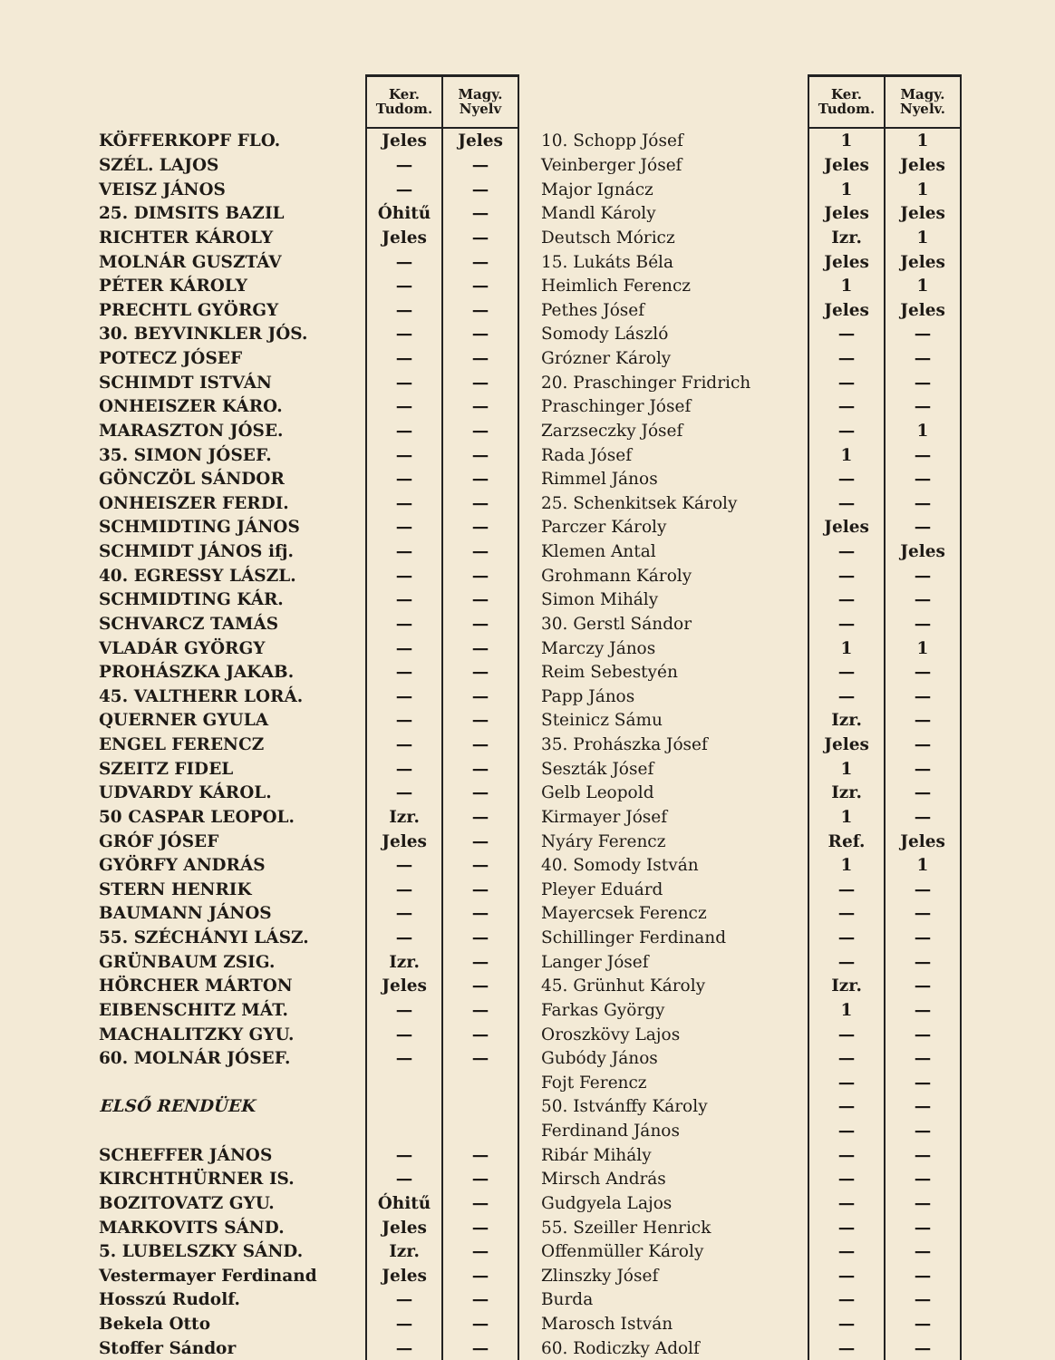| | Ker. Tudom. | Magy. Nyelv |
| --- | --- | --- |
| KÖFFERKOPF FLO. | Jeles | Jeles |
| SZÉL. LAJOS | — | — |
| VEISZ JÁNOS | — | — |
| 25. DIMSITS BAZIL | Óhitű | — |
| RICHTER KÁROLY | Jeles | — |
| MOLNÁR GUSZTÁV | — | — |
| PÉTER KÁROLY | — | — |
| PRECHTL GYÖRGY | — | — |
| 30. BEYVINKLER JÓS. | — | — |
| POTECZ JÓSEF | — | — |
| SCHIMDT ISTVÁN | — | — |
| ONHEISZER KÁRO. | — | — |
| MARASZTON JÓSE. | — | — |
| 35. SIMON JÓSEF. | — | — |
| GÖNCZÖL SÁNDOR | — | — |
| ONHEISZER FERDI. | — | — |
| SCHMIDTING JÁNOS | — | — |
| SCHMIDT JÁNOS ifj. | — | — |
| 40. EGRESSY LÁSZL. | — | — |
| SCHMIDTING KÁR. | — | — |
| SCHVARCZ TAMÁS | — | — |
| VLADÁR GYÖRGY | — | — |
| PROHÁSZKA JAKAB. | — | — |
| 45. VALTHERR LORÁ. | — | — |
| QUERNER GYULA | — | — |
| ENGEL FERENCZ | — | — |
| SZEITZ FIDEL | — | — |
| UDVARDY KÁROL. | — | — |
| 50 CASPAR LEOPOL. | Izr. | — |
| GRÓF JÓSEF | Jeles | — |
| GYÖRFY ANDRÁS | — | — |
| STERN HENRIK | — | — |
| BAUMANN JÁNOS | — | — |
| 55. SZÉCHÁNYI LÁSZ. | — | — |
| GRÜNBAUM ZSIG. | Izr. | — |
| HÖRCHER MÁRTON | Jeles | — |
| EIBENSCHITZ MÁT. | — | — |
| MACHALITZKY GYU. | — | — |
| 60. MOLNÁR JÓSEF. | — | — |
| ELSŐ RENDÜEK | | |
| SCHEFFER JÁNOS | — | — |
| KIRCHTHÜRNER IS. | — | — |
| BOZITOVATZ GYU. | Óhitű | — |
| MARKOVITS SÁND. | Jeles | — |
| 5. LUBELSZKY SÁND. | Izr. | — |
| Vestermayer Ferdinand | Jeles | — |
| Hosszú Rudolf. | — | — |
| Bekela Otto | — | — |
| Stoffer Sándor | — | — |
| | Ker. Tudom. | Magy. Nyelv. |
| --- | --- | --- |
| 10. Schopp Jósef | 1 | 1 |
| Veinberger Jósef | Jeles | Jeles |
| Major Ignácz | 1 | 1 |
| Mandl Károly | Jeles | Jeles |
| Deutsch Móricz | Izr. | 1 |
| 15. Lukáts Béla | Jeles | Jeles |
| Heimlich Ferencz | 1 | 1 |
| Pethes Jósef | Jeles | Jeles |
| Somody László | — | — |
| Grózner Károly | — | — |
| 20. Praschinger Fridrich | — | — |
| Praschinger Jósef | — | — |
| Zarzseczky Jósef | — | 1 |
| Rada Jósef | 1 | — |
| Rimmel János | — | — |
| 25. Schenkitsek Károly | — | — |
| Parczer Károly | Jeles | — |
| Klemen Antal | — | Jeles |
| Grohmann Károly | — | — |
| Simon Mihály | — | — |
| 30. Gerstl Sándor | — | — |
| Marczy János | 1 | 1 |
| Reim Sebestyén | — | — |
| Papp János | — | — |
| Steinicz Sámu | Izr. | — |
| 35. Prohászka Jósef | Jeles | — |
| Seszták Jósef | 1 | — |
| Gelb Leopold | Izr. | — |
| Kirmayer Jósef | 1 | — |
| Nyáry Ferencz | Ref. | Jeles |
| 40. Somody István | 1 | 1 |
| Pleyer Eduárd | — | — |
| Mayercsek Ferencz | — | — |
| Schillinger Ferdinand | — | — |
| Langer Jósef | — | — |
| 45. Grünhut Károly | Izr. | — |
| Farkas György | 1 | — |
| Oroszkövy Lajos | — | — |
| Gubódy János | — | — |
| Fojt Ferencz | — | — |
| 50. Istvánffy Károly | — | — |
| Ferdinand János | — | — |
| Ribár Mihály | — | — |
| Mirsch András | — | — |
| Gudgyela Lajos | — | — |
| 55. Szeiller Henrick | — | — |
| Offenmüller Károly | — | — |
| Zlinszky Jósef | — | — |
| Burda | — | — |
| Marosch István | — | — |
| 60. Rodiczky Adolf | — | — |